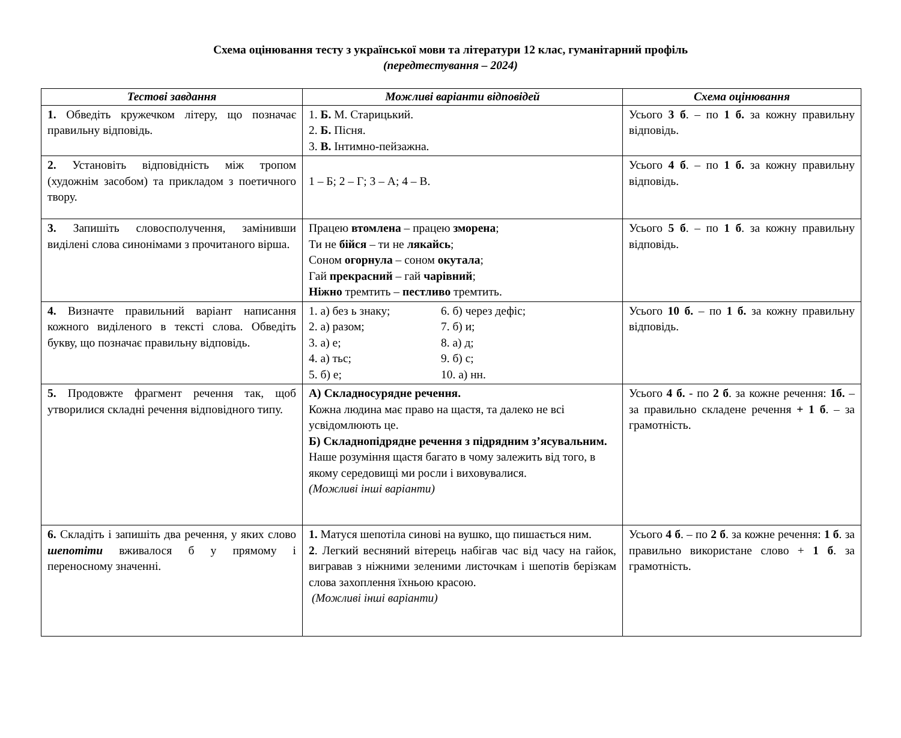Схема оцінювання тесту з української мови та літератури 12 клас, гуманітарний профіль
(передтестування – 2024)
| Тестові завдання | Можливі варіанти відповідей | Схема оцінювання |
| --- | --- | --- |
| 1. Обведіть кружечком літеру, що позначає правильну відповідь. | 1. Б. М. Старицький. 2. Б. Пісня. 3. В. Інтимно-пейзажна. | Усього 3 б . – по 1 б. за кожну правильну відповідь. |
| 2. Установіть відповідність між тропом (художнім засобом) та прикладом з поетичного твору. | 1 – Б; 2 – Г; 3 – А; 4 – В. | Усього 4 б . – по 1 б. за кожну правильну відповідь. |
| 3. Запишіть словосполучення, замінивши виділені слова синонімами з прочитаного вірша. | Працею втомлена – працею зморена ; Ти не бійся – ти не лякайсь ; Соном огорнула – соном окутала ; Гай прекрасний – гай чарівний ; Ніжно тремтить – пестливо тремтить. | Усього 5 б . – по 1 б . за кожну правильну відповідь. |
| 4. Визначте правильний варіант написання кожного виділеного в тексті слова. Обведіть букву, що позначає правильну відповідь. | 1. а) без ь знаку; 6. б) через дефіс; 2. а) разом; 7. б) и; 3. а) е; 8. а) д; 4. а) тьс; 9. б) с; 5. б) е; 10. а) нн. | Усього 10 б. – по 1 б. за кожну правильну відповідь. |
| 5. Продовжте фрагмент речення так, щоб утворилися складні речення відповідного типу. | А) Складносурядне речення. Кожна людина має право на щастя, та далеко не всі усвідомлюють це. Б) Складнопідрядне речення з підрядним з’ясувальним. Наше розуміння щастя багато в чому залежить від того, в якому середовищі ми росли і виховувалися. (Можливі інші варіанти) | Усього 4 б. - по 2 б . за кожне речення: 1б. – за правильно складене речення + 1 б . – за грамотність. |
| 6. Складіть і запишіть два речення, у яких слово шепотіти вживалося б у прямому і переносному значенні. | 1. Матуся шепотіла синові на вушко, що пишається ним. 2 . Легкий весняний вітерець набігав час від часу на гайок, вигравав з ніжними зеленими листочкам і шепотів берізкам слова захоплення їхньою красою. (Можливі інші варіанти) | Усього 4 б . – по 2 б . за кожне речення: 1 б . за правильно використане слово + 1 б . за грамотність. |